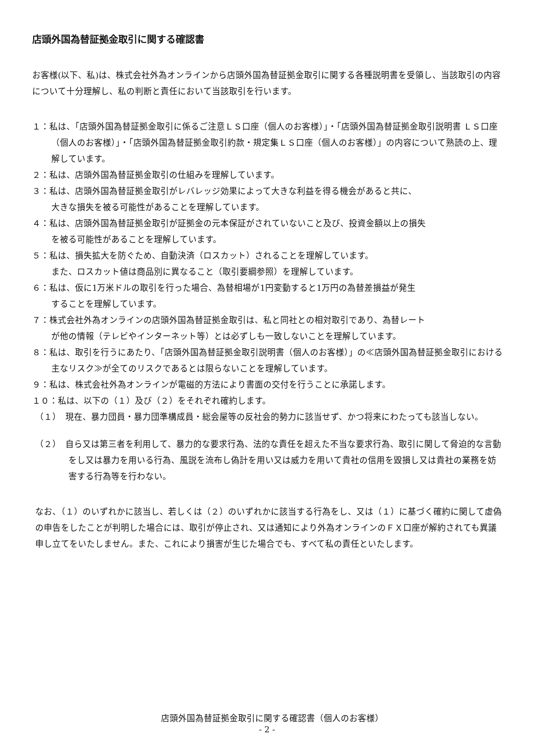店頭外国為替証拠金取引に関する確認書
お客様(以下、私)は、株式会社外為オンラインから店頭外国為替証拠金取引に関する各種説明書を受領し、当該取引の内容について十分理解し、私の判断と責任において当該取引を行います。
１：私は、「店頭外国為替証拠金取引に係るご注意ＬＳ口座（個人のお客様）」・「店頭外国為替証拠金取引説明書 ＬＳ口座（個人のお客様）」・「店頭外国為替証拠金取引約款・規定集ＬＳ口座（個人のお客様）」の内容について熟読の上、理解しています。
２：私は、店頭外国為替証拠金取引の仕組みを理解しています。
３：私は、店頭外国為替証拠金取引がレバレッジ効果によって大きな利益を得る機会があると共に、
大きな損失を被る可能性があることを理解しています。
４：私は、店頭外国為替証拠金取引が証拠金の元本保証がされていないこと及び、投資金額以上の損失
を被る可能性があることを理解しています。
５：私は、損失拡大を防ぐため、自動決済（ロスカット）されることを理解しています。
また、ロスカット値は商品別に異なること（取引要綱参照）を理解しています。
６：私は、仮に1万米ドルの取引を行った場合、為替相場が1円変動すると1万円の為替差損益が発生
することを理解しています。
７：株式会社外為オンラインの店頭外国為替証拠金取引は、私と同社との相対取引であり、為替レート
が他の情報（テレビやインターネット等）とは必ずしも一致しないことを理解しています。
８：私は、取引を行うにあたり、「店頭外国為替証拠金取引説明書（個人のお客様）」の≪店頭外国為替証拠金取引における主なリスク≫が全てのリスクであるとは限らないことを理解しています。
９：私は、株式会社外為オンラインが電磁的方法により書面の交付を行うことに承諾します。
１０：私は、以下の（１）及び（２）をそれぞれ確約します。
（１）　現在、暴力団員・暴力団準構成員・総会屋等の反社会的勢力に該当せず、かつ将来にわたっても該当しない。
（２）　自ら又は第三者を利用して、暴力的な要求行為、法的な責任を超えた不当な要求行為、取引に関して脅迫的な言動をし又は暴力を用いる行為、風説を流布し偽計を用い又は威力を用いて貴社の信用を毀損し又は貴社の業務を妨害する行為等を行わない。
なお、（１）のいずれかに該当し、若しくは（２）のいずれかに該当する行為をし、又は（１）に基づく確約に関して虚偽の申告をしたことが判明した場合には、取引が停止され、又は通知により外為オンラインのＦＸ口座が解約されても異議申し立てをいたしません。また、これにより損害が生じた場合でも、すべて私の責任といたします。
店頭外国為替証拠金取引に関する確認書（個人のお客様）
- 2 -